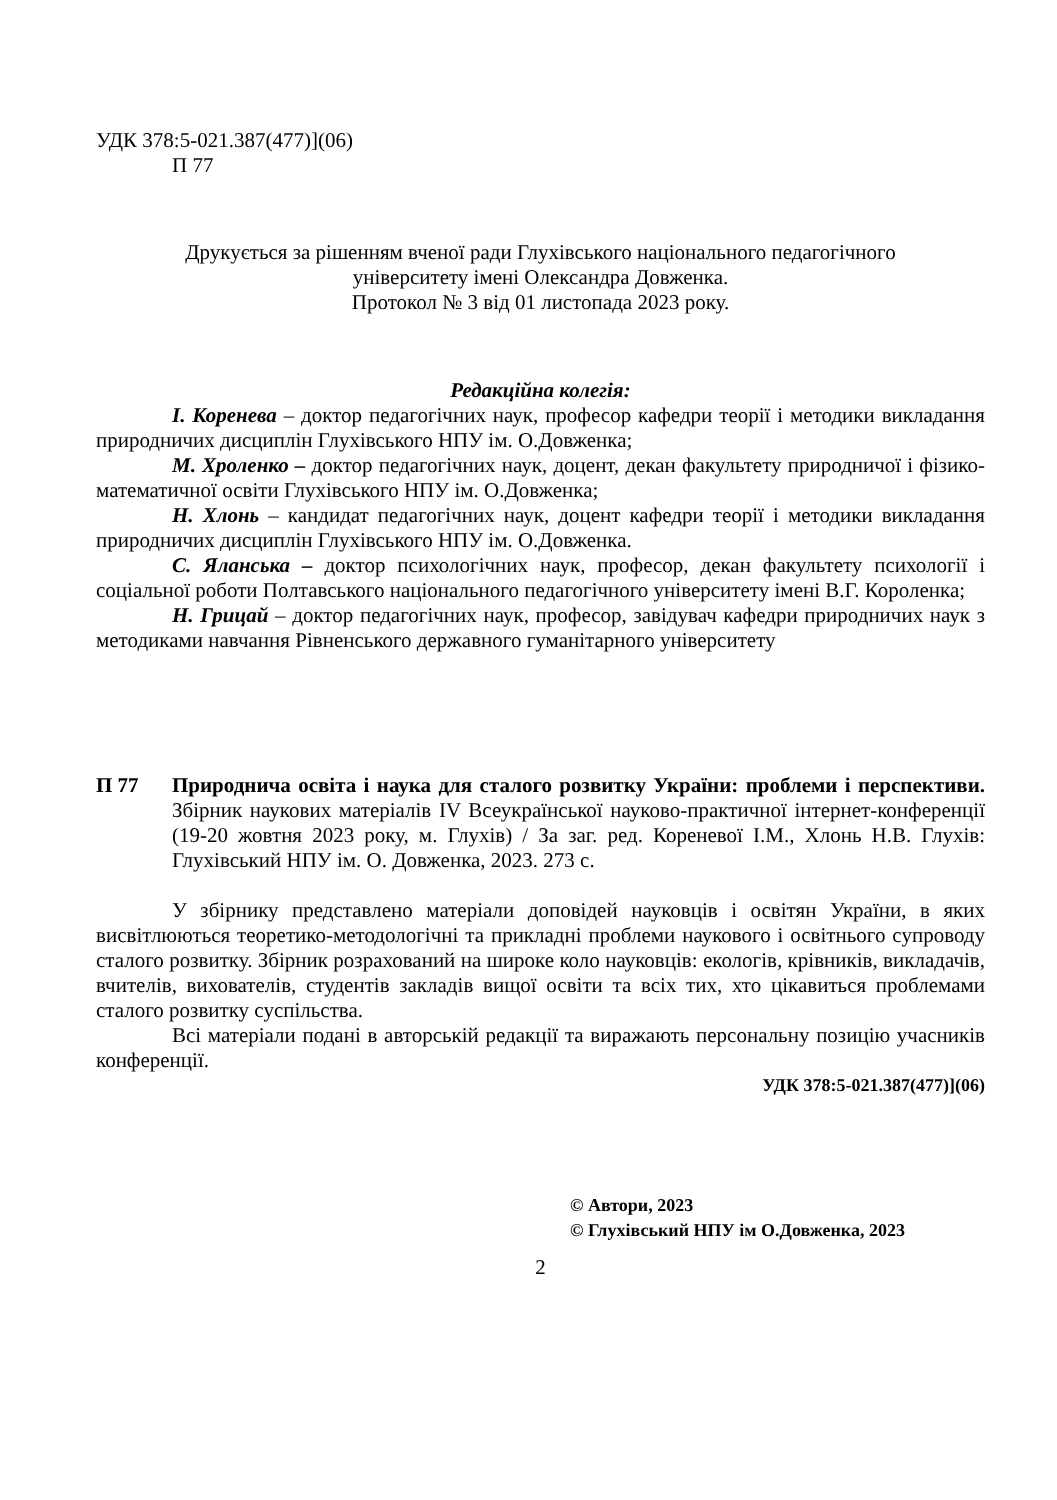УДК 378:5-021.387(477)](06)
П 77
Друкується за рішенням вченої ради Глухівського національного педагогічного
університету імені Олександра Довженка.
Протокол № 3 від 01 листопада 2023 року.
Редакційна колегія:
І. Коренева – доктор педагогічних наук, професор кафедри теорії і методики викладання природничих дисциплін Глухівського НПУ ім. О.Довженка;
М. Хроленко – доктор педагогічних наук, доцент, декан факультету природничої і фізико-математичної освіти Глухівського НПУ ім. О.Довженка;
Н. Хлонь – кандидат педагогічних наук, доцент кафедри теорії і методики викладання природничих дисциплін Глухівського НПУ ім. О.Довженка.
С. Яланська – доктор психологічних наук, професор, декан факультету психології і соціальної роботи Полтавського національного педагогічного університету імені В.Г. Короленка;
Н. Грицай – доктор педагогічних наук, професор, завідувач кафедри природничих наук з методиками навчання Рівненського державного гуманітарного університету
П 77 Природнича освіта і наука для сталого розвитку України: проблеми і перспективи. Збірник наукових матеріалів IV Всеукраїнської науково-практичної інтернет-конференції (19-20 жовтня 2023 року, м. Глухів) / За заг. ред. Кореневої І.М., Хлонь Н.В. Глухів: Глухівський НПУ ім. О. Довженка, 2023. 273 с.
У збірнику представлено матеріали доповідей науковців і освітян України, в яких висвітлюються теоретико-методологічні та прикладні проблеми наукового і освітнього супроводу сталого розвитку. Збірник розрахований на широке коло науковців: екологів, крівників, викладачів, вчителів, вихователів, студентів закладів вищої освіти та всіх тих, хто цікавиться проблемами сталого розвитку суспільства.
Всі матеріали подані в авторській редакції та виражають персональну позицію учасників конференції.
УДК 378:5-021.387(477)](06)
© Автори, 2023
© Глухівський НПУ ім О.Довженка, 2023
2